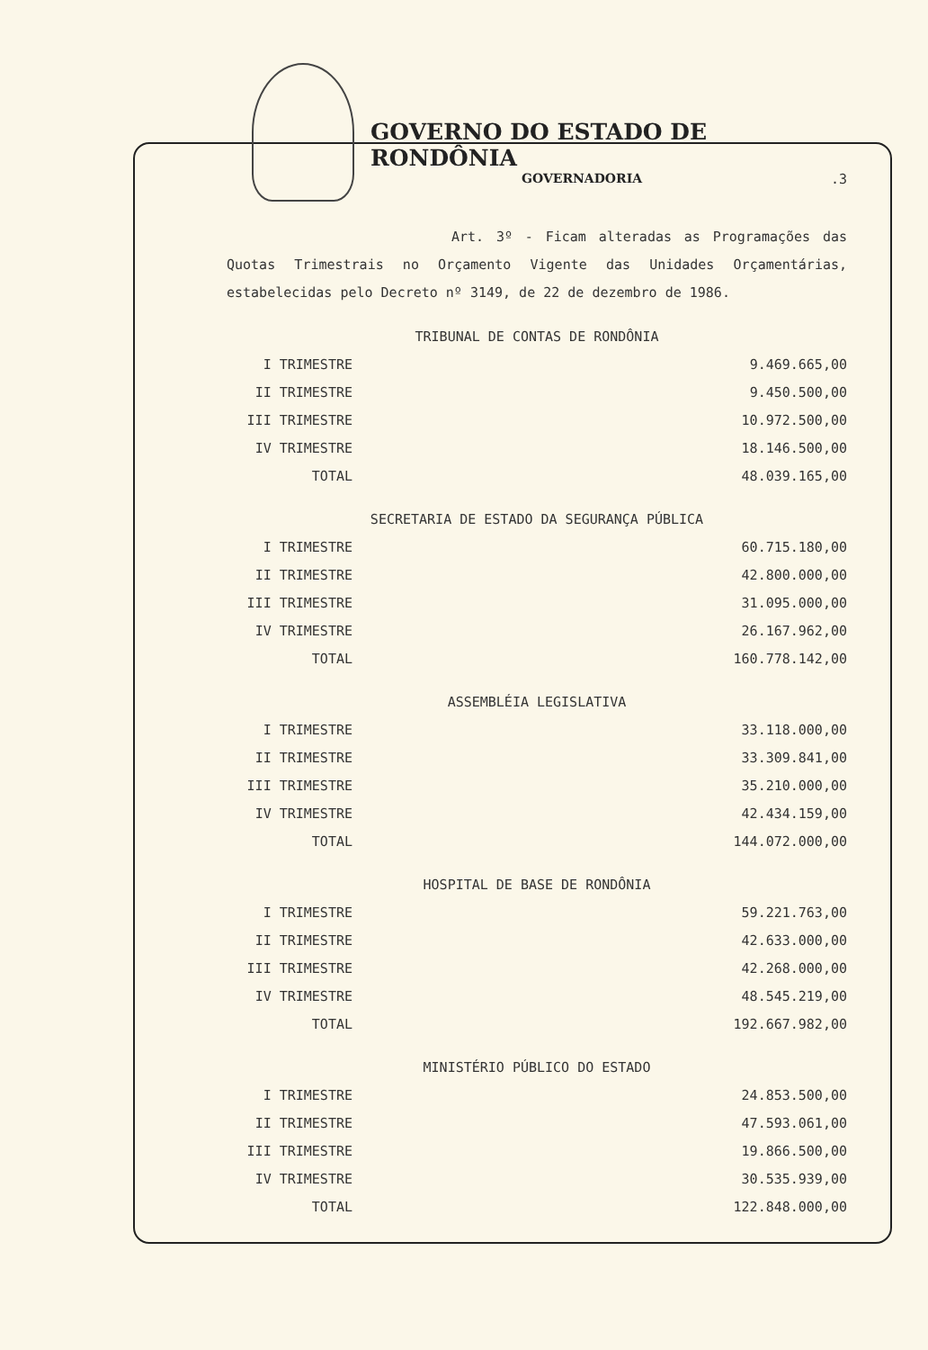GOVERNO DO ESTADO DE RONDÔNIA
GOVERNADORIA
.3
Art. 3º - Ficam alteradas as Programações das Quotas Trimestrais no Orçamento Vigente das Unidades Orçamentárias, estabelecidas pelo Decreto nº 3149, de 22 de dezembro de 1986.
TRIBUNAL DE CONTAS DE RONDÔNIA
| I TRIMESTRE | 9.469.665,00 |
| II TRIMESTRE | 9.450.500,00 |
| III TRIMESTRE | 10.972.500,00 |
| IV TRIMESTRE | 18.146.500,00 |
| TOTAL | 48.039.165,00 |
SECRETARIA DE ESTADO DA SEGURANÇA PÚBLICA
| I TRIMESTRE | 60.715.180,00 |
| II TRIMESTRE | 42.800.000,00 |
| III TRIMESTRE | 31.095.000,00 |
| IV TRIMESTRE | 26.167.962,00 |
| TOTAL | 160.778.142,00 |
ASSEMBLÉIA LEGISLATIVA
| I TRIMESTRE | 33.118.000,00 |
| II TRIMESTRE | 33.309.841,00 |
| III TRIMESTRE | 35.210.000,00 |
| IV TRIMESTRE | 42.434.159,00 |
| TOTAL | 144.072.000,00 |
HOSPITAL DE BASE DE RONDÔNIA
| I TRIMESTRE | 59.221.763,00 |
| II TRIMESTRE | 42.633.000,00 |
| III TRIMESTRE | 42.268.000,00 |
| IV TRIMESTRE | 48.545.219,00 |
| TOTAL | 192.667.982,00 |
MINISTÉRIO PÚBLICO DO ESTADO
| I TRIMESTRE | 24.853.500,00 |
| II TRIMESTRE | 47.593.061,00 |
| III TRIMESTRE | 19.866.500,00 |
| IV TRIMESTRE | 30.535.939,00 |
| TOTAL | 122.848.000,00 |